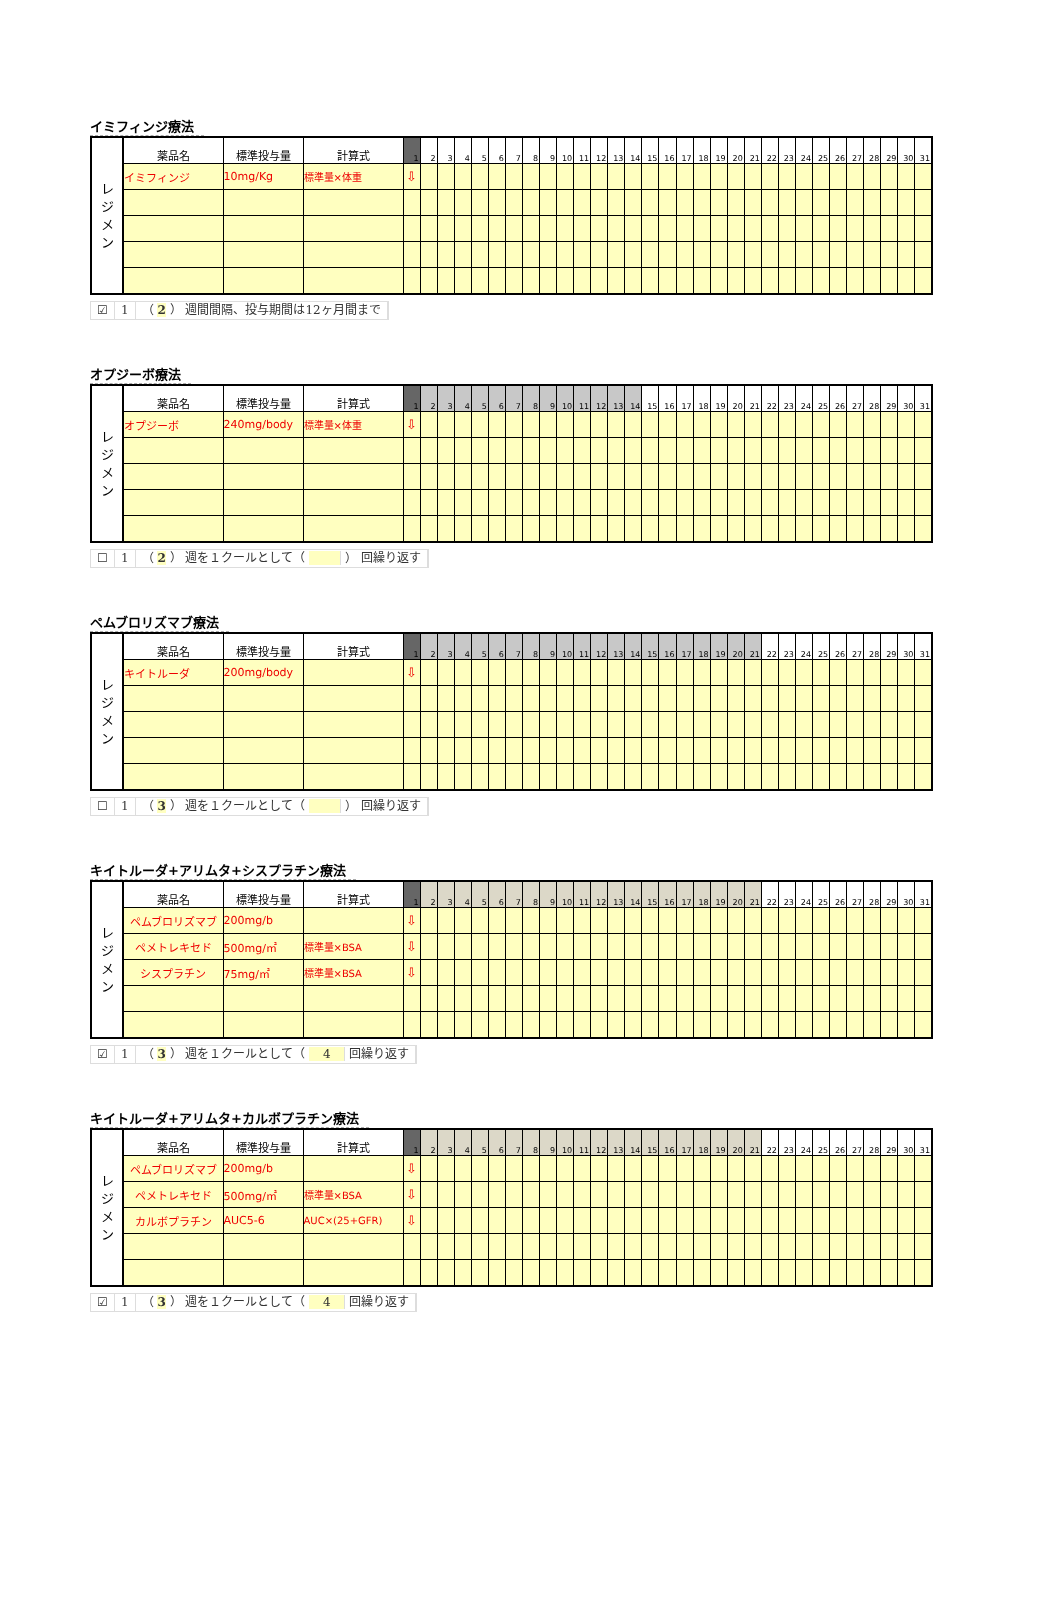イミフィンジ療法
| レ ジ メ ン | 薬品名 | 標準投与量 | 計算式 | 1 | 2 | 3 | 4 | 5 | 6 | 7 | 8 | 9 | 10 | 11 | 12 | 13 | 14 | 15 | 16 | 17 | 18 | 19 | 20 | 21 | 22 | 23 | 24 | 25 | 26 | 27 | 28 | 29 | 30 | 31 |
| | イミフィンジ | 10mg/Kg | 標準量×体重 | ⇩ | | | | | | | | | | | | | | | | | | | | | | | | | | | | | | |
☑ 1 （ 2 ） 週間間隔、投与期間は12ヶ月間まで
オプジーボ療法
| レ ジ メ ン | 薬品名 | 標準投与量 | 計算式 | 1 | 2 | 3 | 4 | 5 | 6 | 7 | 8 | 9 | 10 | 11 | 12 | 13 | 14 | 15 | 16 | 17 | 18 | 19 | 20 | 21 | 22 | 23 | 24 | 25 | 26 | 27 | 28 | 29 | 30 | 31 |
| | オプジーボ | 240mg/body | 標準量×体重 | ⇩ | | | | | | | | | | | | | | | | | | | | | | | | | | | | | | |
☐ 1 （ 2 ） 週を１クールとして（ ） 回繰り返す
ペムブロリズマブ療法
| レ ジ メ ン | 薬品名 | 標準投与量 | 計算式 | 1 | 2 | 3 | 4 | 5 | 6 | 7 | 8 | 9 | 10 | 11 | 12 | 13 | 14 | 15 | 16 | 17 | 18 | 19 | 20 | 21 | 22 | 23 | 24 | 25 | 26 | 27 | 28 | 29 | 30 | 31 |
| | キイトルーダ | 200mg/body | | ⇩ | | | | | | | | | | | | | | | | | | | | | | | | | | | | | | |
☐ 1 （ 3 ） 週を１クールとして（ ） 回繰り返す
キイトルーダ+アリムタ+シスプラチン療法
| レ ジ メ ン | 薬品名 | 標準投与量 | 計算式 | 1 | 2 | 3 | 4 | 5 | 6 | 7 | 8 | 9 | 10 | 11 | 12 | 13 | 14 | 15 | 16 | 17 | 18 | 19 | 20 | 21 | 22 | 23 | 24 | 25 | 26 | 27 | 28 | 29 | 30 | 31 |
| | ペムブロリズマブ | 200mg/b | | ⇩ | | | | | | | | | | | | | | | | | | | | | | | | | | | | | | |
| | ペメトレキセド | 500mg/㎡ | 標準量×BSA | ⇩ | | | | | | | | | | | | | | | | | | | | | | | | | | | | | | |
| | シスプラチン | 75mg/㎡ | 標準量×BSA | ⇩ | | | | | | | | | | | | | | | | | | | | | | | | | | | | | | |
☑ 1 （ 3 ） 週を１クールとして（ 4 回繰り返す
キイトルーダ+アリムタ+カルボプラチン療法
| レ ジ メ ン | 薬品名 | 標準投与量 | 計算式 | 1 | 2 | 3 | 4 | 5 | 6 | 7 | 8 | 9 | 10 | 11 | 12 | 13 | 14 | 15 | 16 | 17 | 18 | 19 | 20 | 21 | 22 | 23 | 24 | 25 | 26 | 27 | 28 | 29 | 30 | 31 |
| | ペムブロリズマブ | 200mg/b | | ⇩ | | | | | | | | | | | | | | | | | | | | | | | | | | | | | | |
| | ペメトレキセド | 500mg/㎡ | 標準量×BSA | ⇩ | | | | | | | | | | | | | | | | | | | | | | | | | | | | | | |
| | カルボプラチン | AUC5-6 | AUC×(25+GFR) | ⇩ | | | | | | | | | | | | | | | | | | | | | | | | | | | | | | |
☑ 1 （ 3 ） 週を１クールとして（ 4 回繰り返す